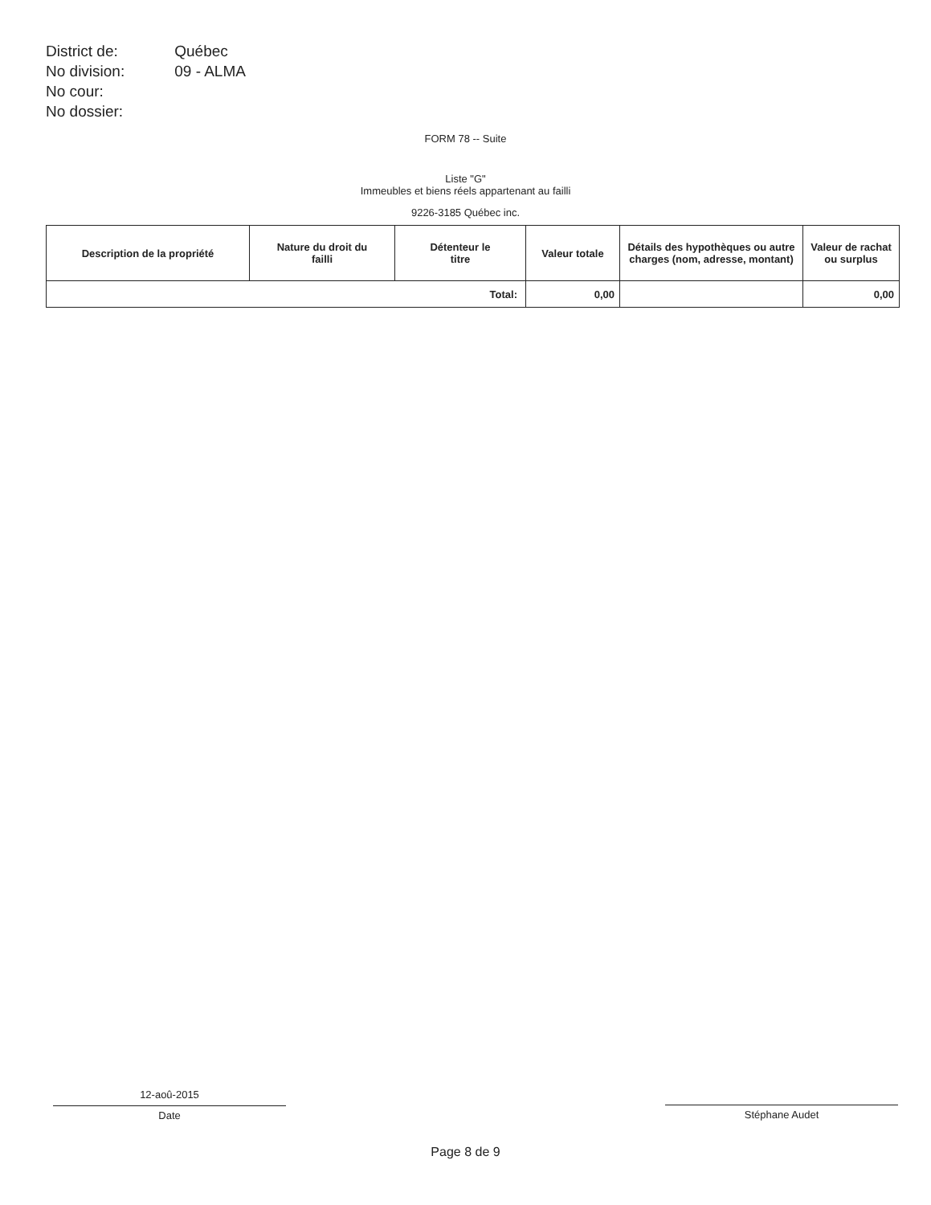| District de: | Québec |
| No division: | 09 - ALMA |
| No cour: | |
| No dossier: | |
FORM 78 -- Suite
Liste "G"
Immeubles et biens réels appartenant au failli
9226-3185 Québec inc.
| Description de la propriété | Nature du droit du failli | Détenteur le titre | Valeur totale | Détails des hypothèques ou autre charges (nom, adresse, montant) | Valeur de rachat ou surplus |
| --- | --- | --- | --- | --- | --- |
| Total: | | | 0,00 | | 0,00 |
12-aoû-2015
Date
Stéphane Audet
Page 8 de 9